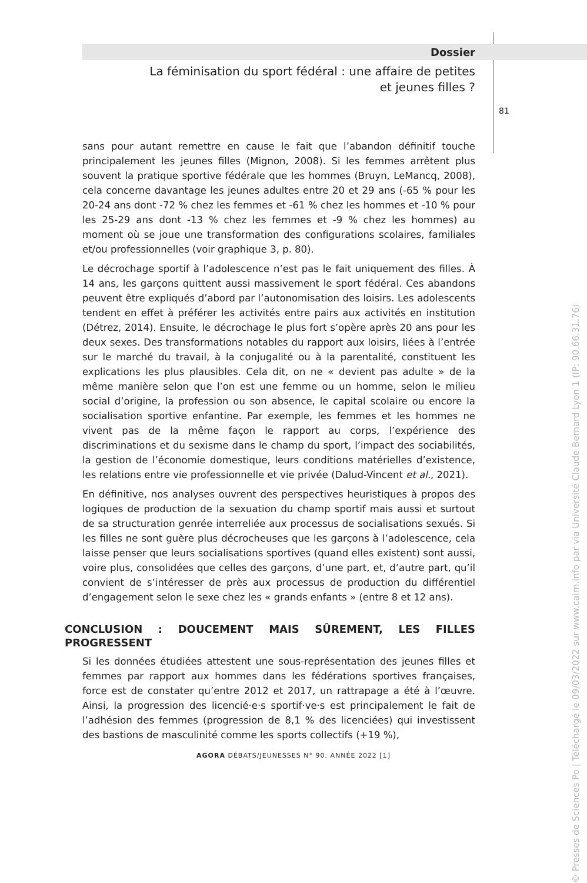Dossier
La féminisation du sport fédéral : une affaire de petites
et jeunes filles ?
81
sans pour autant remettre en cause le fait que l’abandon définitif touche principalement les jeunes filles (Mignon, 2008). Si les femmes arrêtent plus souvent la pratique sportive fédérale que les hommes (Bruyn, LeMancq, 2008), cela concerne davantage les jeunes adultes entre 20 et 29 ans (-65 % pour les 20-24 ans dont -72 % chez les femmes et -61 % chez les hommes et -10 % pour les 25-29 ans dont -13 % chez les femmes et -9 % chez les hommes) au moment où se joue une transformation des configurations scolaires, familiales et/ou professionnelles (voir graphique 3, p. 80).
Le décrochage sportif à l’adolescence n’est pas le fait uniquement des filles. À 14 ans, les garçons quittent aussi massivement le sport fédéral. Ces abandons peuvent être expliqués d’abord par l’autonomisation des loisirs. Les adolescents tendent en effet à préférer les activités entre pairs aux activités en institution (Détrez, 2014). Ensuite, le décrochage le plus fort s’opère après 20 ans pour les deux sexes. Des transformations notables du rapport aux loisirs, liées à l’entrée sur le marché du travail, à la conjugalité ou à la parentalité, constituent les explications les plus plausibles. Cela dit, on ne « devient pas adulte » de la même manière selon que l’on est une femme ou un homme, selon le milieu social d’origine, la profession ou son absence, le capital scolaire ou encore la socialisation sportive enfantine. Par exemple, les femmes et les hommes ne vivent pas de la même façon le rapport au corps, l’expérience des discriminations et du sexisme dans le champ du sport, l’impact des sociabilités, la gestion de l’économie domestique, leurs conditions matérielles d’existence, les relations entre vie professionnelle et vie privée (Dalud-Vincent et al., 2021).
En définitive, nos analyses ouvrent des perspectives heuristiques à propos des logiques de production de la sexuation du champ sportif mais aussi et surtout de sa structuration genrée interreliée aux processus de socialisations sexués. Si les filles ne sont guère plus décrocheuses que les garçons à l’adolescence, cela laisse penser que leurs socialisations sportives (quand elles existent) sont aussi, voire plus, consolidées que celles des garçons, d’une part, et, d’autre part, qu’il convient de s’intéresser de près aux processus de production du différentiel d’engagement selon le sexe chez les « grands enfants » (entre 8 et 12 ans).
CONCLUSION : DOUCEMENT MAIS SÛREMENT, LES FILLES PROGRESSENT
Si les données étudiées attestent une sous-représentation des jeunes filles et femmes par rapport aux hommes dans les fédérations sportives françaises, force est de constater qu’entre 2012 et 2017, un rattrapage a été à l’œuvre. Ainsi, la progression des licencié·e·s sportif·ve·s est principalement le fait de l’adhésion des femmes (progression de 8,1 % des licenciées) qui investissent des bastions de masculinité comme les sports collectifs (+19 %),
AGORA DÉBATS/JEUNESSES N° 90, ANNÉE 2022 [1]
© Presses de Sciences Po | Téléchargé le 09/03/2022 sur www.cairn.info par via Université Claude Bernard Lyon 1 (IP: 90.66.31.76)